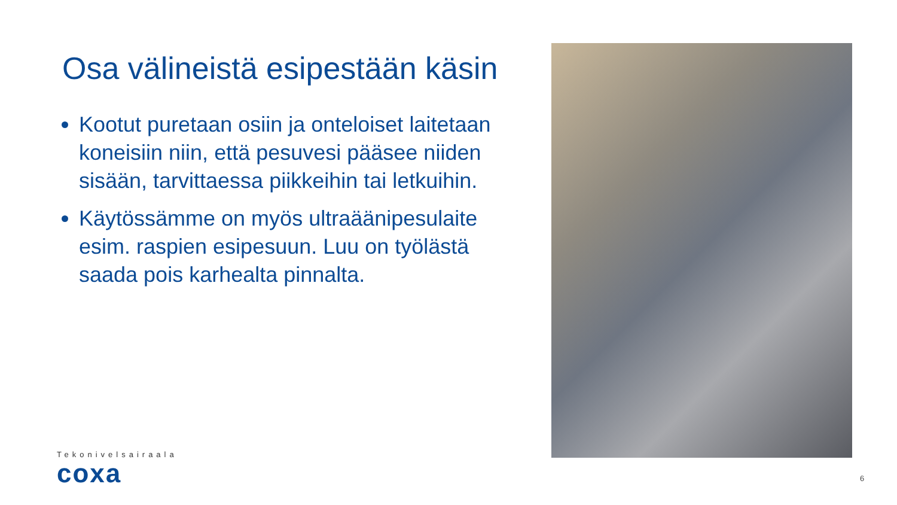Osa välineistä esipestään käsin
Kootut puretaan osiin ja onteloiset laitetaan koneisiin niin, että pesuvesi pääsee niiden sisään, tarvittaessa piikkeihin tai letkuihin.
Käytössämme on myös ultraäänipesulaite esim. raspien esipesuun. Luu on työlästä saada pois karhealta pinnalta.
Tekonivelsairaala
coxa
6